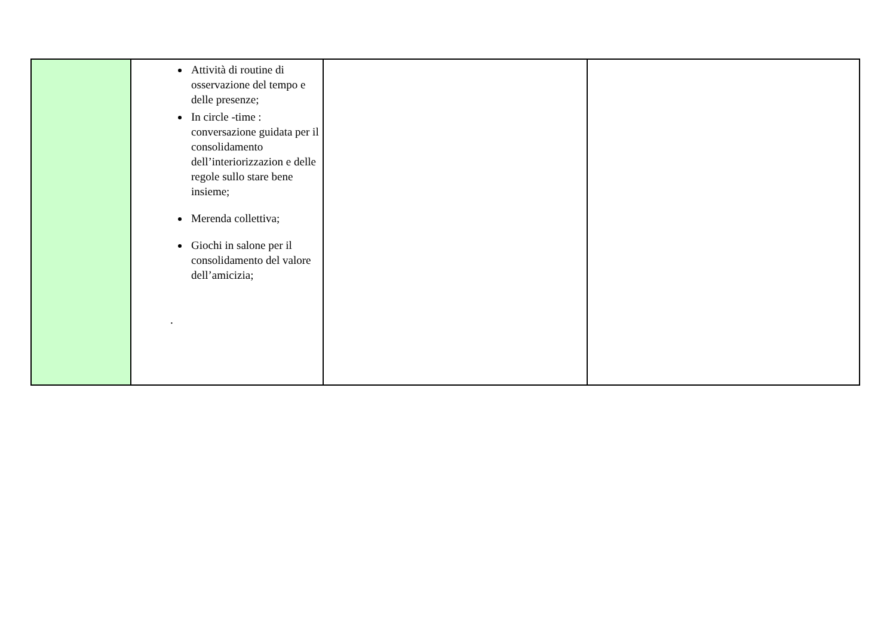| | Attività di routine di osservazione del tempo e delle presenze; In circle -time : conversazione guidata per il consolidamento dell’interiorizzazion e delle regole sullo stare bene insieme; Merenda collettiva; Giochi in salone per il consolidamento del valore dell’amicizia; . | | |